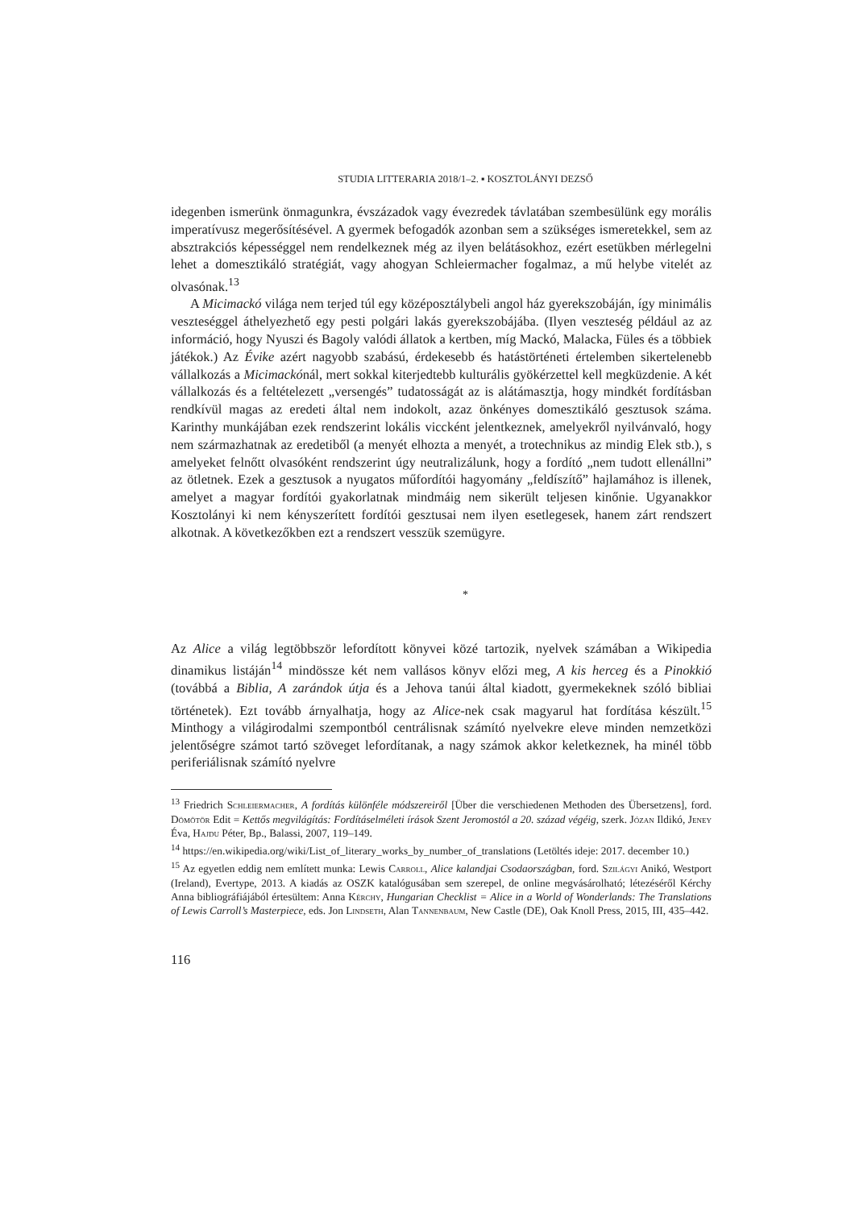STUDIA LITTERARIA 2018/1–2. ▪ KOSZTOLÁNYI DEZSŐ
idegenben ismerünk önmagunkra, évszázadok vagy évezredek távlatában szembesülünk egy morális imperatívusz megerősítésével. A gyermek befogadók azonban sem a szükséges ismeretekkel, sem az absztrakciós képességgel nem rendelkeznek még az ilyen belátásokhoz, ezért esetükben mérlegelni lehet a domesztikáló stratégiát, vagy ahogyan Schleiermacher fogalmaz, a mű helybe vitelét az olvasónak.<sup>13</sup>
A Micimackó világa nem terjed túl egy középosztálybeli angol ház gyerekszobáján, így minimális veszteséggel áthelyezhető egy pesti polgári lakás gyerekszobájába. (Ilyen veszteség például az az információ, hogy Nyuszi és Bagoly valódi állatok a kertben, míg Mackó, Malacka, Füles és a többiek játékok.) Az Évike azért nagyobb szabású, érdekesebb és hatástörténeti értelemben sikertelenebb vállalkozás a Micimackónál, mert sokkal kiterjedtebb kulturális gyökérzettel kell megküzdenie. A két vállalkozás és a feltételezett „versengés” tudatosságát az is alátámasztja, hogy mindkét fordításban rendkívül magas az eredeti által nem indokolt, azaz önkényes domesztikáló gesztusok száma. Karinthy munkájában ezek rendszerint lokális viccként jelentkeznek, amelyekről nyilvánvaló, hogy nem származhatnak az eredetiből (a menyét elhozta a menyét, a trotechnikus az mindig Elek stb.), s amelyeket felnőtt olvasóként rendszerint úgy neutralizálunk, hogy a fordító „nem tudott ellenállni” az ötletnek. Ezek a gesztusok a nyugatos műfordítói hagyomány „feldíszítő” hajlamához is illenek, amelyet a magyar fordítói gyakorlatnak mindmáig nem sikerült teljesen kinőnie. Ugyanakkor Kosztolányi ki nem kényszerített fordítói gesztusai nem ilyen esetlegesek, hanem zárt rendszert alkotnak. A következőkben ezt a rendszert vesszük szemügyre.
*
Az Alice a világ legtöbbször lefordított könyvei közé tartozik, nyelvek számában a Wikipedia dinamikus listáján<sup>14</sup> mindössze két nem vallásos könyv előzi meg, A kis herceg és a Pinokkió (továbbá a Biblia, A zarándok útja és a Jehova tanúi által kiadott, gyermekeknek szóló bibliai történetek). Ezt tovább árnyalhatja, hogy az Alice-nek csak magyarul hat fordítása készült.<sup>15</sup> Minthogy a világirodalmi szempontból centrálisnak számító nyelvekre eleve minden nemzetközi jelentőségre számot tartó szöveget lefordítanak, a nagy számok akkor keletkeznek, ha minél több periferiálisnak számító nyelvre
<sup>13</sup> Friedrich Schleiermacher, A fordítás különféle módszereiről [Über die verschiedenen Methoden des Übersetzens], ford. Dömötör Edit = Kettős megvilágítás: Fordításelméleti írások Szent Jeromostól a 20. század végéig, szerk. Józan Ildikó, Jeney Éva, Hajdu Péter, Bp., Balassi, 2007, 119–149.
<sup>14</sup> https://en.wikipedia.org/wiki/List_of_literary_works_by_number_of_translations (Letöltés ideje: 2017. december 10.)
<sup>15</sup> Az egyetlen eddig nem említett munka: Lewis Carroll, Alice kalandjai Csodaországban, ford. Szilágyi Anikó, Westport (Ireland), Evertype, 2013. A kiadás az OSZK katalógusában sem szerepel, de online megvásárolható; létezéséről Kérchy Anna bibliográfiájából értesültem: Anna Kérchy, Hungarian Checklist = Alice in a World of Wonderlands: The Translations of Lewis Carroll’s Masterpiece, eds. Jon Lindseth, Alan Tannenbaum, New Castle (DE), Oak Knoll Press, 2015, III, 435–442.
116